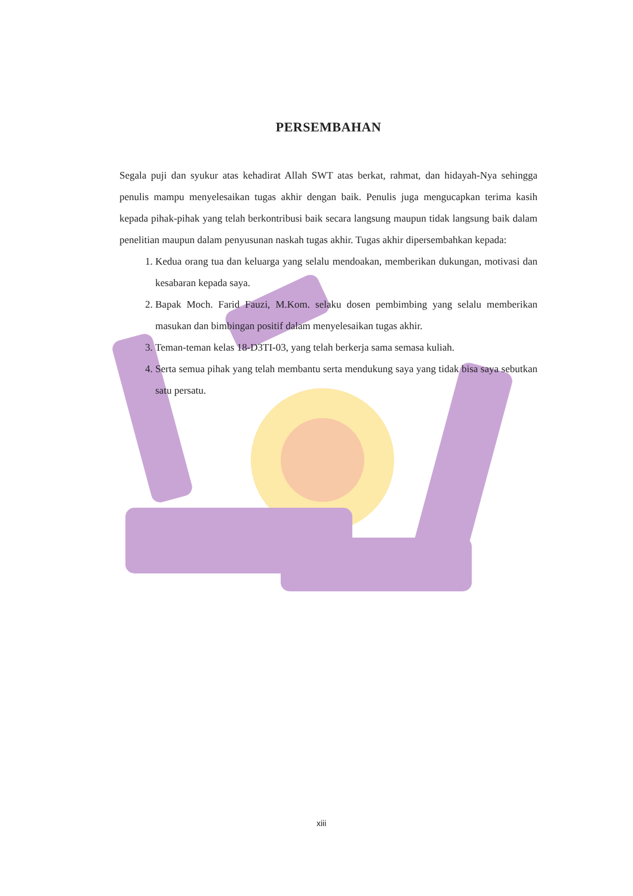PERSEMBAHAN
Segala puji dan syukur atas kehadirat Allah SWT atas berkat, rahmat, dan hidayah-Nya sehingga penulis mampu menyelesaikan tugas akhir dengan baik. Penulis juga mengucapkan terima kasih kepada pihak-pihak yang telah berkontribusi baik secara langsung maupun tidak langsung baik dalam penelitian maupun dalam penyusunan naskah tugas akhir. Tugas akhir dipersembahkan kepada:
1. Kedua orang tua dan keluarga yang selalu mendoakan, memberikan dukungan, motivasi dan kesabaran kepada saya.
2. Bapak Moch. Farid Fauzi, M.Kom. selaku dosen pembimbing yang selalu memberikan masukan dan bimbingan positif dalam menyelesaikan tugas akhir.
3. Teman-teman kelas 18-D3TI-03, yang telah berkerja sama semasa kuliah.
4. Serta semua pihak yang telah membantu serta mendukung saya yang tidak bisa saya sebutkan satu persatu.
xiii